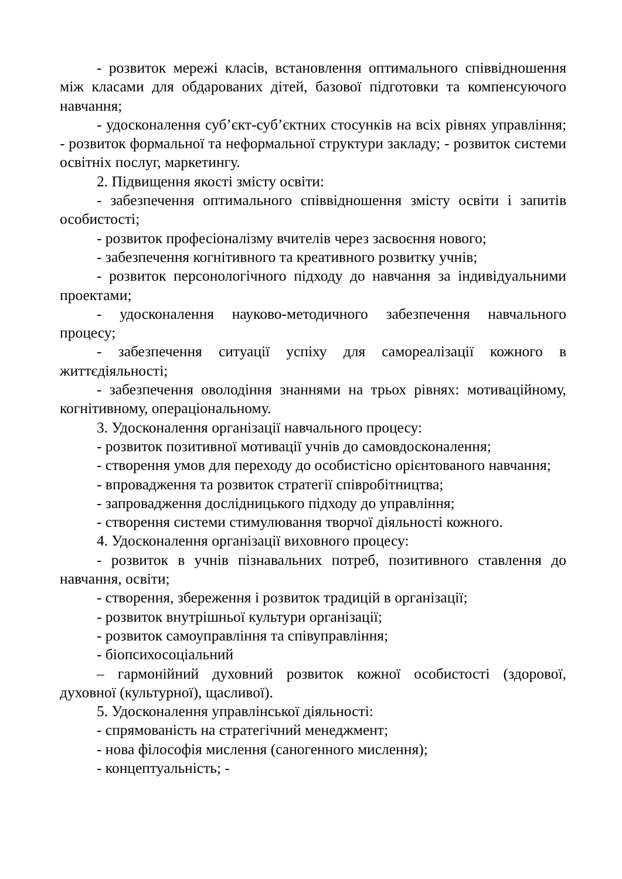- розвиток мережі класів, встановлення оптимального співвідношення між класами для обдарованих дітей, базової підготовки та компенсуючого навчання;
- удосконалення суб’єкт-суб’єктних стосунків на всіх рівнях управління; - розвиток формальної та неформальної структури закладу; - розвиток системи освітніх послуг, маркетингу.
2. Підвищення якості змісту освіти:
- забезпечення оптимального співвідношення змісту освіти і запитів особистості;
- розвиток професіоналізму вчителів через засвоєння нового;
- забезпечення когнітивного та креативного розвитку учнів;
- розвиток персонологічного підходу до навчання за індивідуальними проектами;
- удосконалення науково-методичного забезпечення навчального процесу;
- забезпечення ситуації успіху для самореалізації кожного в життєдіяльності;
- забезпечення оволодіння знаннями на трьох рівнях: мотиваційному, когнітивному, операціональному.
3. Удосконалення організації навчального процесу:
- розвиток позитивної мотивації учнів до самовдосконалення;
- створення умов для переходу до особистісно орієнтованого навчання;
- впровадження та розвиток стратегії співробітництва;
- запровадження дослідницького підходу до управління;
- створення системи стимулювання творчої діяльності кожного.
4. Удосконалення організації виховного процесу:
- розвиток в учнів пізнавальних потреб, позитивного ставлення до навчання, освіти;
- створення, збереження і розвиток традицій в організації;
- розвиток внутрішньої культури організації;
- розвиток самоуправління та співуправління;
- біопсихосоціальний
– гармонійний духовний розвиток кожної особистості (здорової, духовної (культурної), щасливої).
5. Удосконалення управлінської діяльності:
- спрямованість на стратегічний менеджмент;
- нова філософія мислення (саногенного мислення);
- концептуальність; -